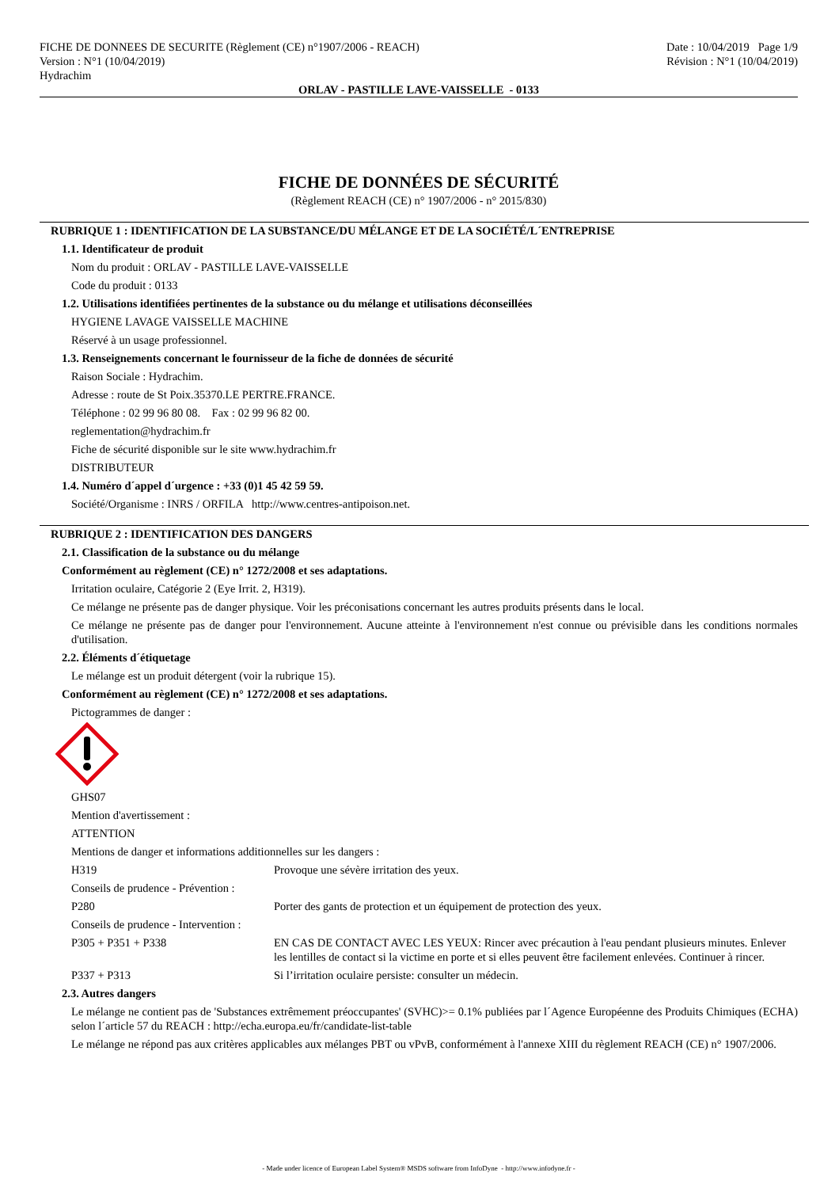FICHE DE DONNEES DE SECURITE (Règlement (CE) n°1907/2006 - REACH)
Version : N°1 (10/04/2019)
Hydrachim
Date : 10/04/2019 Page 1/9
Révision : N°1 (10/04/2019)
ORLAV - PASTILLE LAVE-VAISSELLE - 0133
FICHE DE DONNÉES DE SÉCURITÉ
(Règlement REACH (CE) n° 1907/2006 - n° 2015/830)
RUBRIQUE 1 : IDENTIFICATION DE LA SUBSTANCE/DU MÉLANGE ET DE LA SOCIÉTÉ/L´ENTREPRISE
1.1. Identificateur de produit
Nom du produit : ORLAV - PASTILLE LAVE-VAISSELLE
Code du produit : 0133
1.2. Utilisations identifiées pertinentes de la substance ou du mélange et utilisations déconseillées
HYGIENE LAVAGE VAISSELLE MACHINE
Réservé à un usage professionnel.
1.3. Renseignements concernant le fournisseur de la fiche de données de sécurité
Raison Sociale : Hydrachim.
Adresse : route de St Poix.35370.LE PERTRE.FRANCE.
Téléphone : 02 99 96 80 08. Fax : 02 99 96 82 00.
reglementation@hydrachim.fr
Fiche de sécurité disponible sur le site www.hydrachim.fr
DISTRIBUTEUR
1.4. Numéro d´appel d´urgence : +33 (0)1 45 42 59 59.
Société/Organisme : INRS / ORFILA http://www.centres-antipoison.net.
RUBRIQUE 2 : IDENTIFICATION DES DANGERS
2.1. Classification de la substance ou du mélange
Conformément au règlement (CE) n° 1272/2008 et ses adaptations.
Irritation oculaire, Catégorie 2 (Eye Irrit. 2, H319).
Ce mélange ne présente pas de danger physique. Voir les préconisations concernant les autres produits présents dans le local.
Ce mélange ne présente pas de danger pour l'environnement. Aucune atteinte à l'environnement n'est connue ou prévisible dans les conditions normales d'utilisation.
2.2. Éléments d´étiquetage
Le mélange est un produit détergent (voir la rubrique 15).
Conformément au règlement (CE) n° 1272/2008 et ses adaptations.
Pictogrammes de danger :
GHS07
Mention d'avertissement :
ATTENTION
Mentions de danger et informations additionnelles sur les dangers :
H319 Provoque une sévère irritation des yeux.
Conseils de prudence - Prévention :
P280 Porter des gants de protection et un équipement de protection des yeux.
Conseils de prudence - Intervention :
P305 + P351 + P338 EN CAS DE CONTACT AVEC LES YEUX: Rincer avec précaution à l'eau pendant plusieurs minutes. Enlever les lentilles de contact si la victime en porte et si elles peuvent être facilement enlevées. Continuer à rincer.
P337 + P313 Si l’irritation oculaire persiste: consulter un médecin.
2.3. Autres dangers
Le mélange ne contient pas de 'Substances extrêmement préoccupantes' (SVHC)>= 0.1% publiées par l´Agence Européenne des Produits Chimiques (ECHA) selon l´article 57 du REACH : http://echa.europa.eu/fr/candidate-list-table
Le mélange ne répond pas aux critères applicables aux mélanges PBT ou vPvB, conformément à l'annexe XIII du règlement REACH (CE) n° 1907/2006.
- Made under licence of European Label System® MSDS software from InfoDyne - http://www.infodyne.fr -